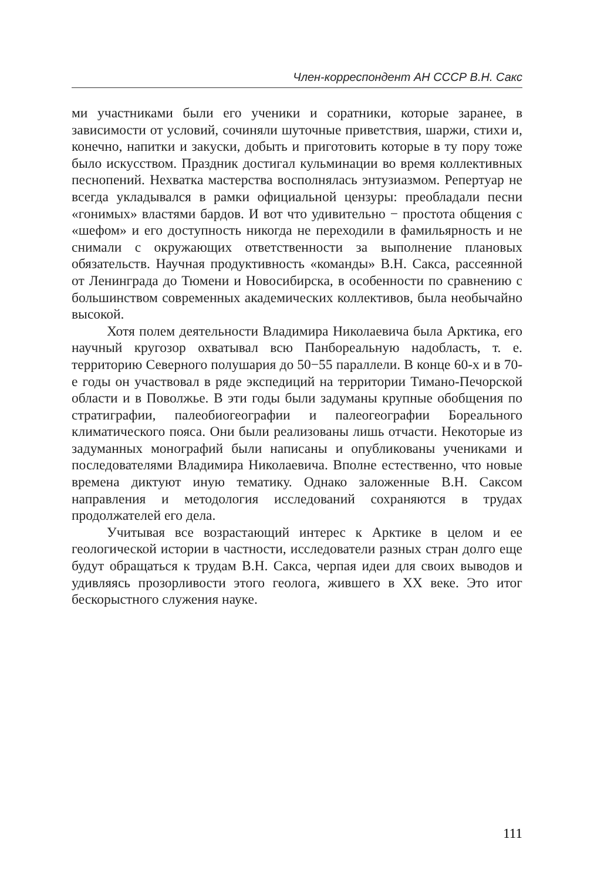Член-корреспондент АН СССР В.Н. Сакс
ми участниками были его ученики и соратники, которые заранее, в зависимости от условий, сочиняли шуточные приветствия, шаржи, стихи и, конечно, напитки и закуски, добыть и приготовить которые в ту пору тоже было искусством. Праздник достигал кульминации во время коллективных песнопений. Нехватка мастерства восполнялась энтузиазмом. Репертуар не всегда укладывался в рамки официальной цензуры: преобладали песни «гонимых» властями бардов. И вот что удивительно − простота общения с «шефом» и его доступность никогда не переходили в фамильярность и не снимали с окружающих ответственности за выполнение плановых обязательств. Научная продуктивность «команды» В.Н. Сакса, рассеянной от Ленинграда до Тюмени и Новосибирска, в особенности по сравнению с большинством современных академических коллективов, была необычайно высокой.
Хотя полем деятельности Владимира Николаевича была Арктика, его научный кругозор охватывал всю Панбореальную надобласть, т. е. территорию Северного полушария до 50−55 параллели. В конце 60-х и в 70-е годы он участвовал в ряде экспедиций на территории Тимано-Печорской области и в Поволжье. В эти годы были задуманы крупные обобщения по стратиграфии, палеобиогеографии и палеогеографии Бореального климатического пояса. Они были реализованы лишь отчасти. Некоторые из задуманных монографий были написаны и опубликованы учениками и последователями Владимира Николаевича. Вполне естественно, что новые времена диктуют иную тематику. Однако заложенные В.Н. Саксом направления и методология исследований сохраняются в трудах продолжателей его дела.
Учитывая все возрастающий интерес к Арктике в целом и ее геологической истории в частности, исследователи разных стран долго еще будут обращаться к трудам В.Н. Сакса, черпая идеи для своих выводов и удивляясь прозорливости этого геолога, жившего в XX веке. Это итог бескорыстного служения науке.
111